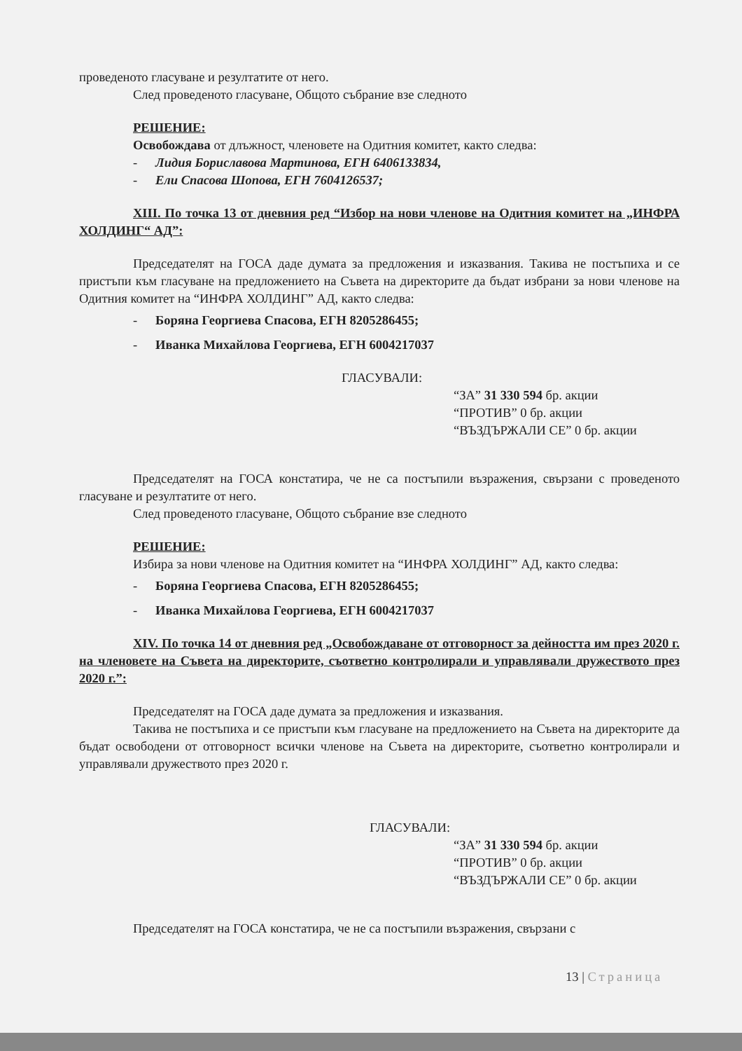проведеното гласуване и резултатите от него.
След проведеното гласуване, Общото събрание взе следното
РЕШЕНИЕ:
Освобождава от длъжност, членовете на Одитния комитет, както следва:
- Лидия Бориславова Мартинова, ЕГН 6406133834,
- Ели Спасова Шопова, ЕГН 7604126537;
XIII. По точка 13 от дневния ред “Избор на нови членове на Одитния комитет на „ИНФРА ХОЛДИНГ“ АД”:
Председателят на ГОСА даде думата за предложения и изказвания. Такива не постъпиха и се пристъпи към гласуване на предложението на Съвета на директорите да бъдат избрани за нови членове на Одитния комитет на “ИНФРА ХОЛДИНГ” АД, както следва:
- Боряна Георгиева Спасова, ЕГН 8205286455;
- Иванка Михайлова Георгиева, ЕГН 6004217037
ГЛАСУВАЛИ:
“ЗА” 31 330 594 бр. акции
“ПРОТИВ” 0 бр. акции
“ВЪЗДЪРЖАЛИ СЕ” 0 бр. акции
Председателят на ГОСА констатира, че не са постъпили възражения, свързани с проведеното гласуване и резултатите от него.
След проведеното гласуване, Общото събрание взе следното
РЕШЕНИЕ:
Избира за нови членове на Одитния комитет на “ИНФРА ХОЛДИНГ” АД, както следва:
- Боряна Георгиева Спасова, ЕГН 8205286455;
- Иванка Михайлова Георгиева, ЕГН 6004217037
XIV. По точка 14 от дневния ред „Освобождаване от отговорност за дейността им през 2020 г. на членовете на Съвета на директорите, съответно контролирали и управлявали дружеството през 2020 г.”:
Председателят на ГОСА даде думата за предложения и изказвания.
Такива не постъпиха и се пристъпи към гласуване на предложението на Съвета на директорите да бъдат освободени от отговорност всички членове на Съвета на директорите, съответно контролирали и управлявали дружеството през 2020 г.
ГЛАСУВАЛИ:
“ЗА” 31 330 594 бр. акции
“ПРОТИВ” 0 бр. акции
“ВЪЗДЪРЖАЛИ СЕ” 0 бр. акции
Председателят на ГОСА констатира, че не са постъпили възражения, свързани с
13 | Страница